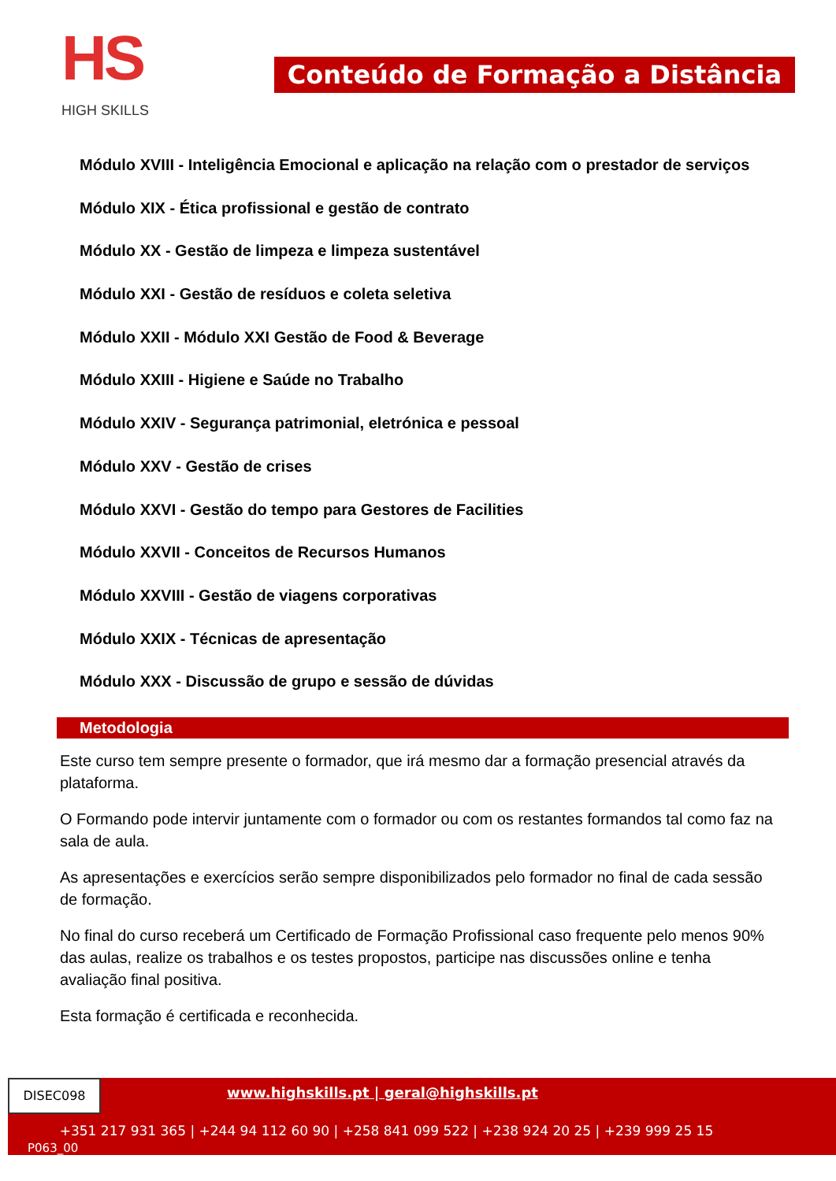HS
HIGH SKILLS
Conteúdo de Formação a Distância
Módulo XVIII - Inteligência Emocional e aplicação na relação com o prestador de serviços
Módulo XIX - Ética profissional e gestão de contrato
Módulo XX - Gestão de limpeza e limpeza sustentável
Módulo XXI - Gestão de resíduos e coleta seletiva
Módulo XXII - Módulo XXI Gestão de Food & Beverage
Módulo XXIII - Higiene e Saúde no Trabalho
Módulo XXIV - Segurança patrimonial, eletrónica e pessoal
Módulo XXV - Gestão de crises
Módulo XXVI - Gestão do tempo para Gestores de Facilities
Módulo XXVII - Conceitos de Recursos Humanos
Módulo XXVIII - Gestão de viagens corporativas
Módulo XXIX - Técnicas de apresentação
Módulo XXX - Discussão de grupo e sessão de dúvidas
Metodologia
Este curso tem sempre presente o formador, que irá mesmo dar a formação presencial através da plataforma.
O Formando pode intervir juntamente com o formador ou com os restantes formandos tal como faz na sala de aula.
As apresentações e exercícios serão sempre disponibilizados pelo formador no final de cada sessão de formação.
No final do curso receberá um Certificado de Formação Profissional caso frequente pelo menos 90% das aulas, realize os trabalhos e os testes propostos, participe nas discussões online e tenha avaliação final positiva.
Esta formação é certificada e reconhecida.
DISEC098
www.highskills.pt | geral@highskills.pt
+351 217 931 365 | +244 94 112 60 90 | +258 841 099 522 | +238 924 20 25 | +239 999 25 15
P063_00